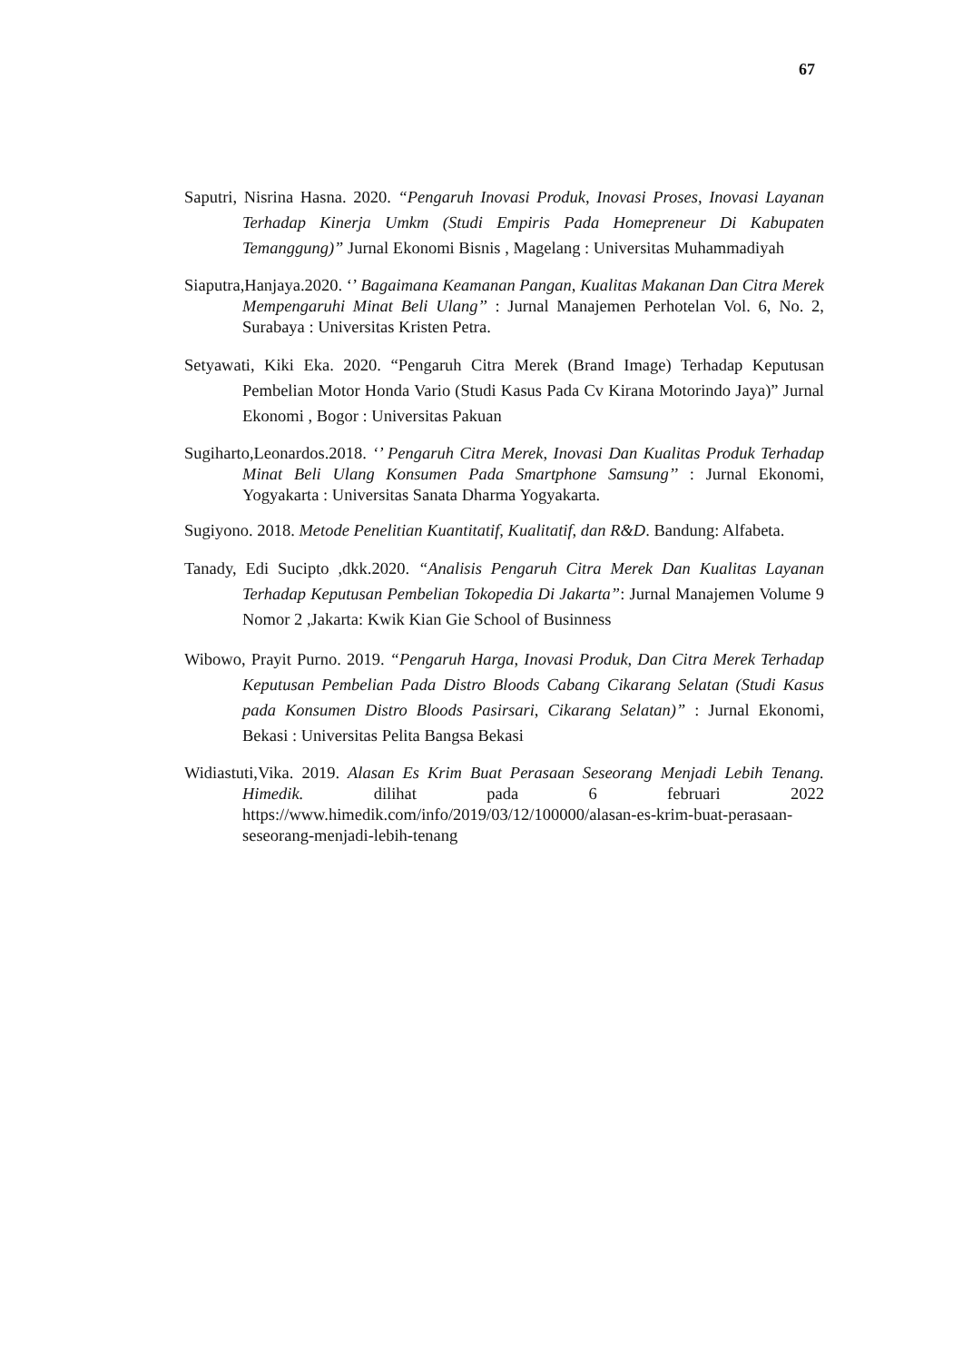67
Saputri, Nisrina Hasna. 2020. “Pengaruh Inovasi Produk, Inovasi Proses, Inovasi Layanan Terhadap Kinerja Umkm (Studi Empiris Pada Homepreneur Di Kabupaten Temanggung)” Jurnal Ekonomi Bisnis , Magelang : Universitas Muhammadiyah
Siaputra,Hanjaya.2020. ‘’ Bagaimana Keamanan Pangan, Kualitas Makanan Dan Citra Merek Mempengaruhi Minat Beli Ulang’’ : Jurnal Manajemen Perhotelan Vol. 6, No. 2, Surabaya : Universitas Kristen Petra.
Setyawati, Kiki Eka. 2020. “Pengaruh Citra Merek (Brand Image) Terhadap Keputusan Pembelian Motor Honda Vario (Studi Kasus Pada Cv Kirana Motorindo Jaya)” Jurnal Ekonomi , Bogor : Universitas Pakuan
Sugiharto,Leonardos.2018. ‘’ Pengaruh Citra Merek, Inovasi Dan Kualitas Produk Terhadap Minat Beli Ulang Konsumen Pada Smartphone Samsung’’ : Jurnal Ekonomi, Yogyakarta : Universitas Sanata Dharma Yogyakarta.
Sugiyono. 2018. Metode Penelitian Kuantitatif, Kualitatif, dan R&D. Bandung: Alfabeta.
Tanady, Edi Sucipto ,dkk.2020. “Analisis Pengaruh Citra Merek Dan Kualitas Layanan Terhadap Keputusan Pembelian Tokopedia Di Jakarta”: Jurnal Manajemen Volume 9 Nomor 2 ,Jakarta: Kwik Kian Gie School of Businness
Wibowo, Prayit Purno. 2019. “Pengaruh Harga, Inovasi Produk, Dan Citra Merek Terhadap Keputusan Pembelian Pada Distro Bloods Cabang Cikarang Selatan (Studi Kasus pada Konsumen Distro Bloods Pasirsari, Cikarang Selatan)” : Jurnal Ekonomi, Bekasi : Universitas Pelita Bangsa Bekasi
Widiastuti,Vika. 2019. Alasan Es Krim Buat Perasaan Seseorang Menjadi Lebih Tenang. Himedik. dilihat pada 6 februari 2022 https://www.himedik.com/info/2019/03/12/100000/alasan-es-krim-buat-perasaan-seseorang-menjadi-lebih-tenang